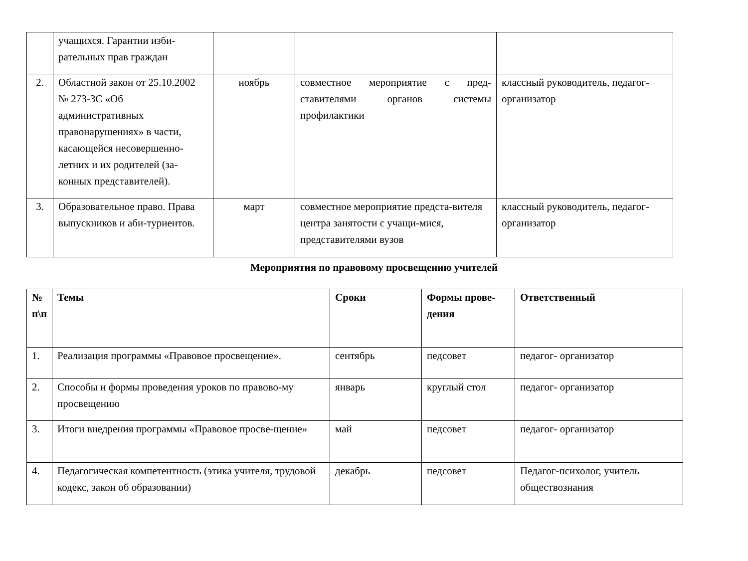| | учащихся. Гарантии изби-рательных прав граждан | | | |
| 2. | Областной закон от 25.10.2002 № 273-ЗС «Об административных правонарушениях» в части, касающейся несовершенно-летних и их родителей (за-конных представителей). | ноябрь | совместное мероприятие с пред-ставителями органов системы профилактики | классный руководитель, педагог- организатор |
| 3. | Образовательное право. Права выпускников и аби-туриентов. | март | совместное мероприятие предста-вителя центра занятости с учащи-мися, представителями вузов | классный руководитель, педагог- организатор |
Мероприятия по правовому просвещению учителей
| № п\п | Темы | Сроки | Формы прове-дения | Ответственный |
| --- | --- | --- | --- | --- |
| 1. | Реализация программы «Правовое просвещение». | сентябрь | педсовет | педагог- организатор |
| 2. | Способы и формы проведения уроков по правово-му просвещению | январь | круглый стол | педагог- организатор |
| 3. | Итоги внедрения программы «Правовое просве-щение» | май | педсовет | педагог- организатор |
| 4. | Педагогическая компетентность (этика учителя, трудовой кодекс, закон об образовании) | декабрь | педсовет | Педагог-психолог, учитель обществознания |